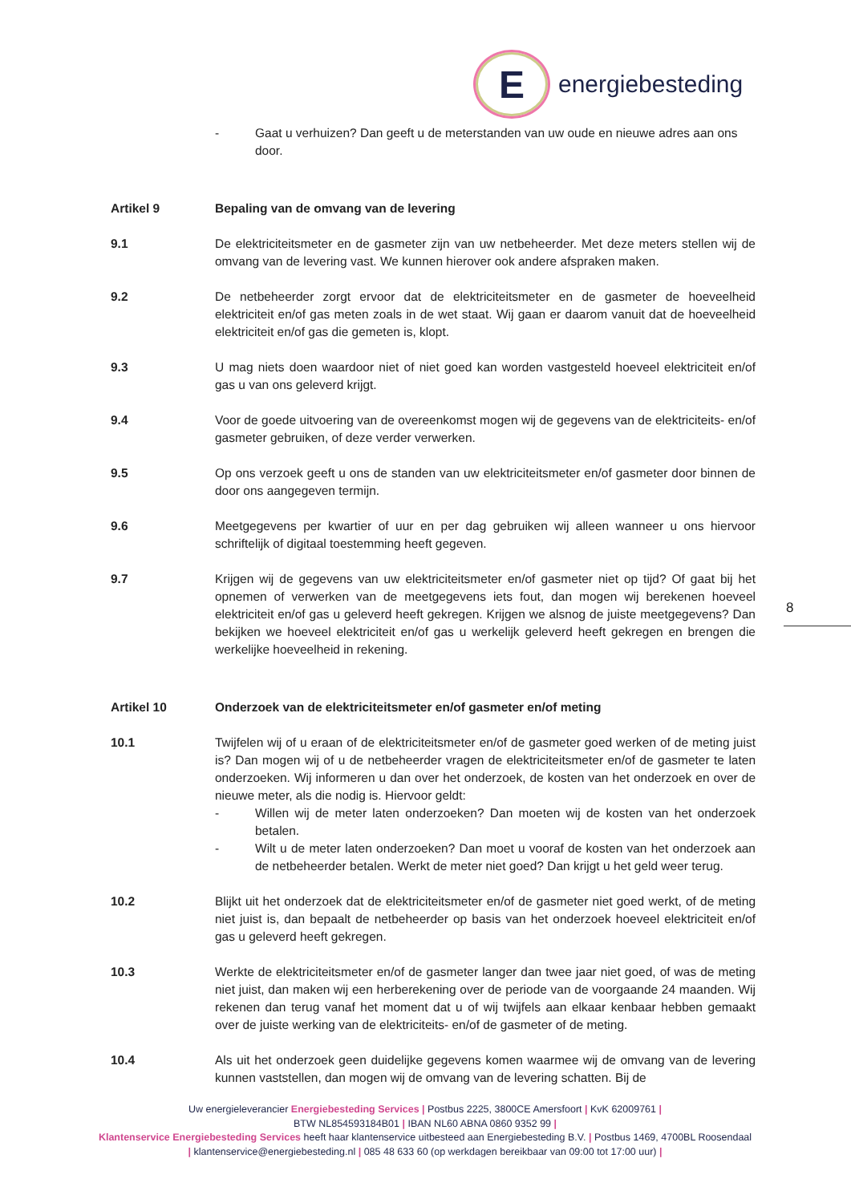E
energiebesteding
- Gaat u verhuizen? Dan geeft u de meterstanden van uw oude en nieuwe adres aan ons door.
Artikel 9 Bepaling van de omvang van de levering
9.1 De elektriciteitsmeter en de gasmeter zijn van uw netbeheerder. Met deze meters stellen wij de omvang van de levering vast. We kunnen hierover ook andere afspraken maken.
9.2 De netbeheerder zorgt ervoor dat de elektriciteitsmeter en de gasmeter de hoeveelheid elektriciteit en/of gas meten zoals in de wet staat. Wij gaan er daarom vanuit dat de hoeveelheid elektriciteit en/of gas die gemeten is, klopt.
9.3 U mag niets doen waardoor niet of niet goed kan worden vastgesteld hoeveel elektriciteit en/of gas u van ons geleverd krijgt.
9.4 Voor de goede uitvoering van de overeenkomst mogen wij de gegevens van de elektriciteits- en/of gasmeter gebruiken, of deze verder verwerken.
9.5 Op ons verzoek geeft u ons de standen van uw elektriciteitsmeter en/of gasmeter door binnen de door ons aangegeven termijn.
9.6 Meetgegevens per kwartier of uur en per dag gebruiken wij alleen wanneer u ons hiervoor schriftelijk of digitaal toestemming heeft gegeven.
9.7 Krijgen wij de gegevens van uw elektriciteitsmeter en/of gasmeter niet op tijd? Of gaat bij het opnemen of verwerken van de meetgegevens iets fout, dan mogen wij berekenen hoeveel elektriciteit en/of gas u geleverd heeft gekregen. Krijgen we alsnog de juiste meetgegevens? Dan bekijken we hoeveel elektriciteit en/of gas u werkelijk geleverd heeft gekregen en brengen die werkelijke hoeveelheid in rekening.
Artikel 10 Onderzoek van de elektriciteitsmeter en/of gasmeter en/of meting
10.1 Twijfelen wij of u eraan of de elektriciteitsmeter en/of de gasmeter goed werken of de meting juist is? Dan mogen wij of u de netbeheerder vragen de elektriciteitsmeter en/of de gasmeter te laten onderzoeken. Wij informeren u dan over het onderzoek, de kosten van het onderzoek en over de nieuwe meter, als die nodig is. Hiervoor geldt:
- Willen wij de meter laten onderzoeken? Dan moeten wij de kosten van het onderzoek betalen.
- Wilt u de meter laten onderzoeken? Dan moet u vooraf de kosten van het onderzoek aan de netbeheerder betalen. Werkt de meter niet goed? Dan krijgt u het geld weer terug.
10.2 Blijkt uit het onderzoek dat de elektriciteitsmeter en/of de gasmeter niet goed werkt, of de meting niet juist is, dan bepaalt de netbeheerder op basis van het onderzoek hoeveel elektriciteit en/of gas u geleverd heeft gekregen.
10.3 Werkte de elektriciteitsmeter en/of de gasmeter langer dan twee jaar niet goed, of was de meting niet juist, dan maken wij een herberekening over de periode van de voorgaande 24 maanden. Wij rekenen dan terug vanaf het moment dat u of wij twijfels aan elkaar kenbaar hebben gemaakt over de juiste werking van de elektriciteits- en/of de gasmeter of de meting.
10.4 Als uit het onderzoek geen duidelijke gegevens komen waarmee wij de omvang van de levering kunnen vaststellen, dan mogen wij de omvang van de levering schatten. Bij de
8
Uw energieleverancier Energiebesteding Services | Postbus 2225, 3800CE Amersfoort | KvK 62009761 |
BTW NL854593184B01 | IBAN NL60 ABNA 0860 9352 99 |
Klantenservice Energiebesteding Services heeft haar klantenservice uitbesteed aan Energiebesteding B.V. | Postbus 1469, 4700BL Roosendaal | klantenservice@energiebesteding.nl | 085 48 633 60 (op werkdagen bereikbaar van 09:00 tot 17:00 uur) |